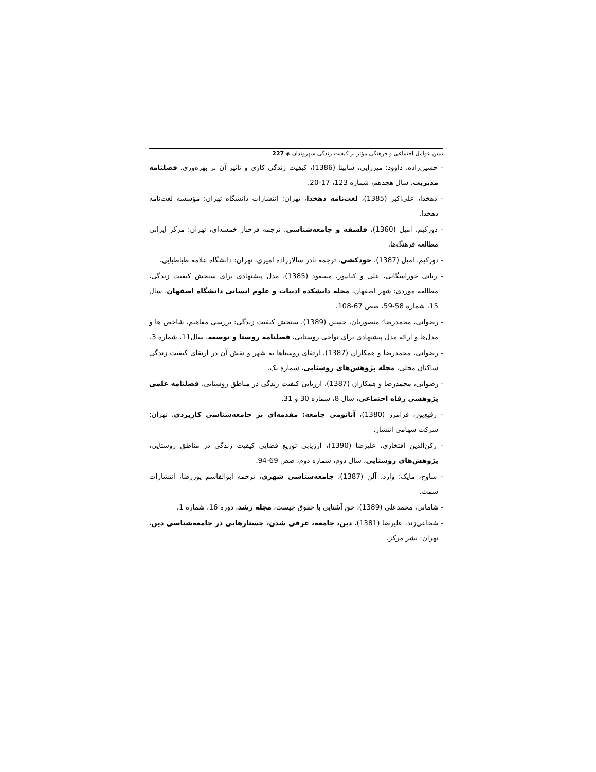تبیین عوامل اجتماعی و فرهنگی مؤثر بر کیفیت زندگی شهروندان ◈ 227
- حسین‌زاده، داوود؛ میرزایی، سابینا (1386)، کیفیت زندگی کاری و تأثیر آن بر بهره‌وری، فصلنامه مدیریت، سال هجدهم، شماره 123، 17-20.
- دهخدا، علی‌اکبر (1385)، لغت‌نامه دهخدا، تهران: انتشارات دانشگاه تهران: مؤسسه لغت‌نامه دهخدا.
- دورکیم، امیل (1360)، فلسفه و جامعه‌شناسی، ترجمه فرحناز خمسه‌ای، تهران: مرکز ایرانی مطالعه فرهنگ‌ها.
- دورکیم، امیل (1387)، خودکشی، ترجمه نادر سالارزاده امیری، تهران: دانشگاه علامه طباطبایی.
- ربانی خوراسگانی، علی و کیانپور، مسعود (1385)، مدل پیشنهادی برای سنجش کیفیت زندگی، مطالعه موردی: شهر اصفهان، مجله دانشکده ادبیات و علوم انسانی دانشگاه اصفهان، سال 15، شماره 58-59، صص 67-108.
- رضوانی، محمدرضا؛ منصوریان، حسین (1389)، سنجش کیفیت زندگی: بررسی مفاهیم، شاخص ها و مدل‌ها و ارائه مدل پیشنهادی برای نواحی روستایی، فصلنامه روستا و توسعه، سال11، شماره 3.
- رضوانی، محمدرضا و همکاران (1387)، ارتقای روستاها به شهر و نقش آن در ارتقای کیفیت زندگی ساکنان محلی، مجله پژوهش‌های روستایی، شماره یک.
- رضوانی، محمدرضا و همکاران (1387)، ارزیابی کیفیت زندگی در مناطق روستایی، فصلنامه علمی پژوهشی رفاه اجتماعی، سال 8، شماره 30 و 31.
- رفیع‌پور، فرامرز (1380)، آناتومی جامعه: مقدمه‌ای بر جامعه‌شناسی کاربردی، تهران: شرکت سهامی انتشار.
- رکن‌الدین افتخاری، علیرضا (1390)، ارزیابی توزیع فضایی کیفیت زندگی در مناطق روستایی، پژوهش‌های روستایی، سال دوم، شماره دوم، صص 69-94.
- ساوج، مایک؛ وارد، آلن (1387)، جامعه‌شناسی شهری، ترجمه ابوالقاسم پوررضا، انتشارات سمت.
- شامانی، محمدعلی (1389)، حق آشنایی با حقوق چیست، مجله رشد، دوره 16، شماره 1.
- شجاعی‌زند، علیرضا (1381)، دین، جامعه، عرفی شدن، جستارهایی در جامعه‌شناسی دین، تهران: نشر مرکز.